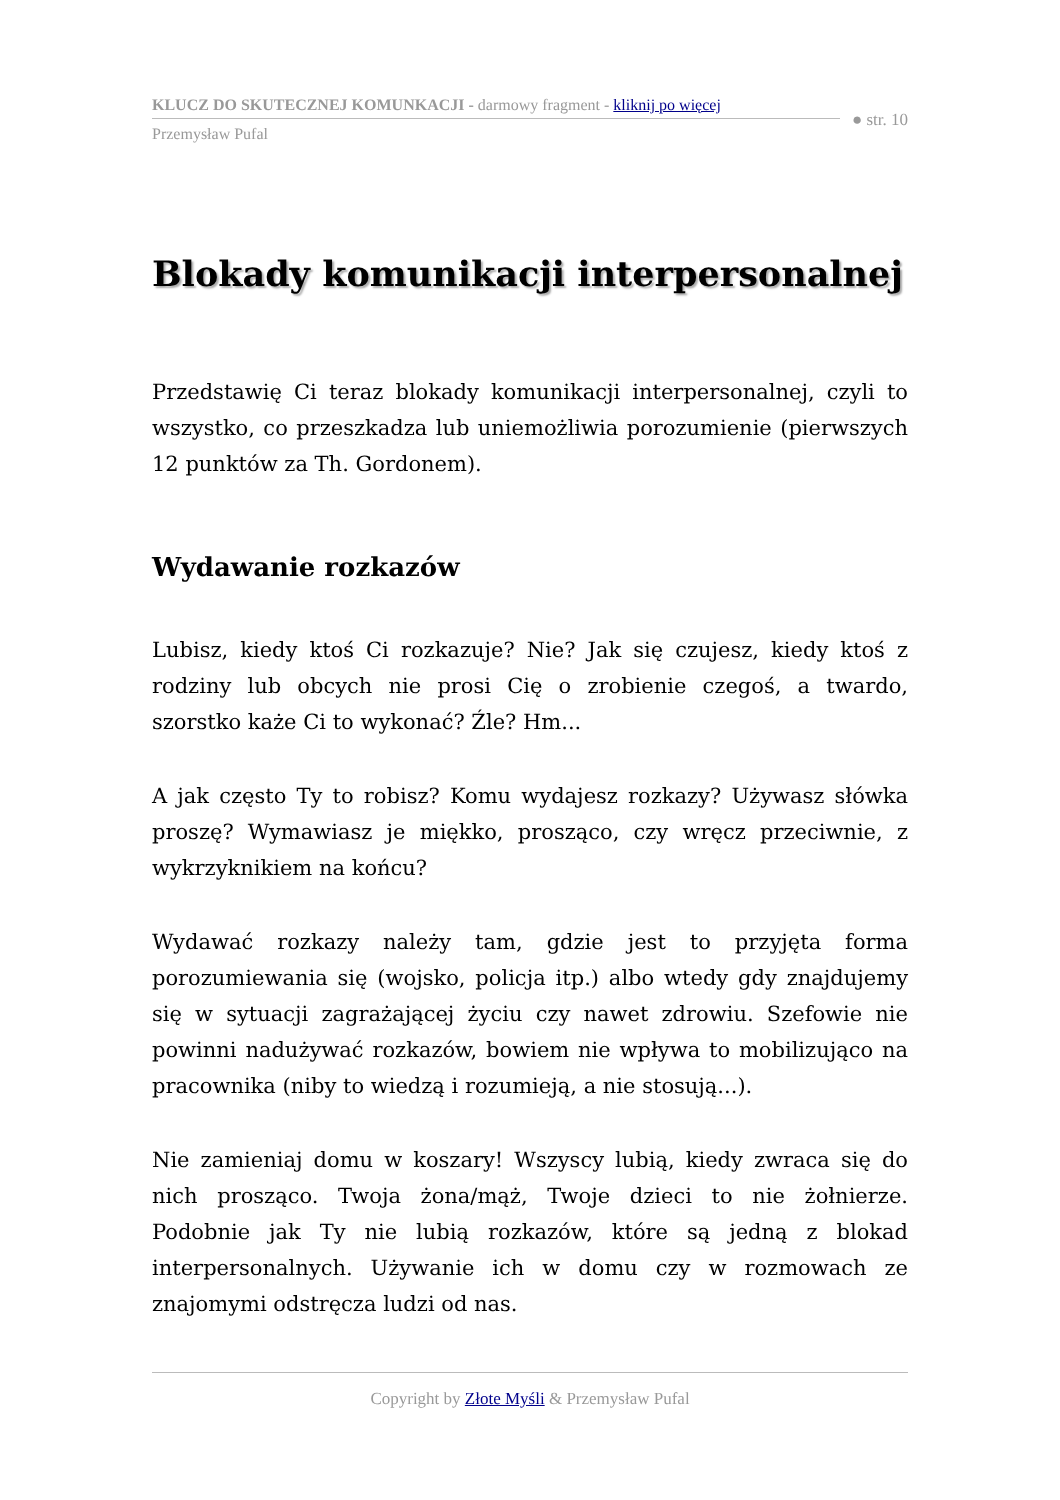KLUCZ DO SKUTECZNEJ KOMUNKACJI - darmowy fragment - kliknij po więcej
Przemysław Pufal
● str. 10
Blokady komunikacji interpersonalnej
Przedstawię Ci teraz blokady komunikacji interpersonalnej, czyli to wszystko, co przeszkadza lub uniemożliwia porozumienie (pierwszych 12 punktów za Th. Gordonem).
Wydawanie rozkazów
Lubisz, kiedy ktoś Ci rozkazuje? Nie? Jak się czujesz, kiedy ktoś z rodziny lub obcych nie prosi Cię o zrobienie czegoś, a twardo, szorstko każe Ci to wykonać? Źle? Hm...
A jak często Ty to robisz? Komu wydajesz rozkazy? Używasz słówka proszę? Wymawiasz je miękko, prosząco, czy wręcz przeciwnie, z wykrzyknikiem na końcu?
Wydawać rozkazy należy tam, gdzie jest to przyjęta forma porozumiewania się (wojsko, policja itp.) albo wtedy gdy znajdujemy się w sytuacji zagrażającej życiu czy nawet zdrowiu. Szefowie nie powinni nadużywać rozkazów, bowiem nie wpływa to mobilizująco na pracownika (niby to wiedzą i rozumieją, a nie stosują...).
Nie zamieniaj domu w koszary! Wszyscy lubią, kiedy zwraca się do nich prosząco. Twoja żona/mąż, Twoje dzieci to nie żołnierze. Podobnie jak Ty nie lubią rozkazów, które są jedną z blokad interpersonalnych. Używanie ich w domu czy w rozmowach ze znajomymi odstręcza ludzi od nas.
Copyright by Złote Myśli & Przemysław Pufal